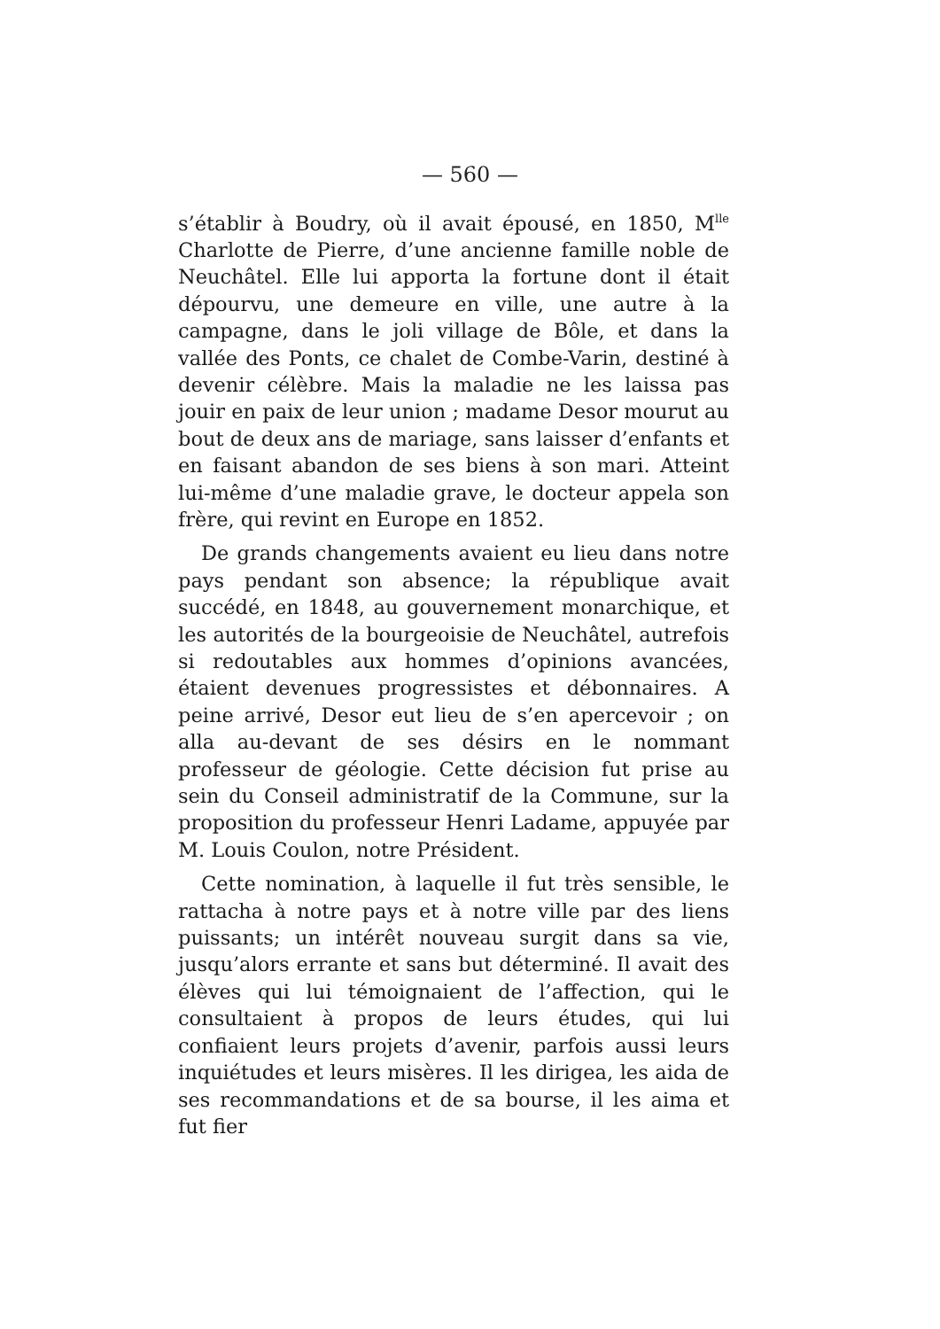— 560 —
s’établir à Boudry, où il avait épousé, en 1850, M<sup>lle</sup> Charlotte de Pierre, d’une ancienne famille noble de Neuchâtel. Elle lui apporta la fortune dont il était dépourvu, une demeure en ville, une autre à la campagne, dans le joli village de Bôle, et dans la vallée des Ponts, ce chalet de Combe-Varin, destiné à devenir célèbre. Mais la maladie ne les laissa pas jouir en paix de leur union ; madame Desor mourut au bout de deux ans de mariage, sans laisser d’enfants et en faisant abandon de ses biens à son mari. Atteint lui-même d’une maladie grave, le docteur appela son frère, qui revint en Europe en 1852.
De grands changements avaient eu lieu dans notre pays pendant son absence; la république avait succédé, en 1848, au gouvernement monarchique, et les autorités de la bourgeoisie de Neuchâtel, autrefois si redoutables aux hommes d’opinions avancées, étaient devenues progressistes et débonnaires. A peine arrivé, Desor eut lieu de s’en apercevoir ; on alla au-devant de ses désirs en le nommant professeur de géologie. Cette décision fut prise au sein du Conseil administratif de la Commune, sur la proposition du professeur Henri Ladame, appuyée par M. Louis Coulon, notre Président.
Cette nomination, à laquelle il fut très sensible, le rattacha à notre pays et à notre ville par des liens puissants; un intérêt nouveau surgit dans sa vie, jusqu’alors errante et sans but déterminé. Il avait des élèves qui lui témoignaient de l’affection, qui le consultaient à propos de leurs études, qui lui confiaient leurs projets d’avenir, parfois aussi leurs inquiétudes et leurs misères. Il les dirigea, les aida de ses recommandations et de sa bourse, il les aima et fut fier